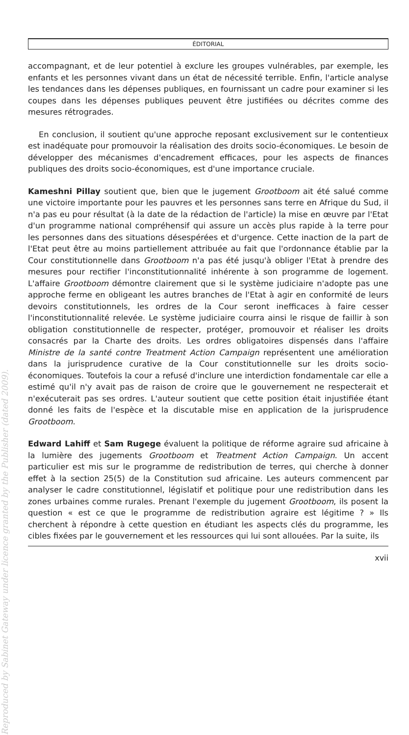Reproduced by Sabinet Gateway under licence granted by the Publisher (dated 2009).
ÉDITORIAL
accompagnant, et de leur potentiel à exclure les groupes vulnérables, par exemple, les enfants et les personnes vivant dans un état de nécessité terrible. Enfin, l'article analyse les tendances dans les dépenses publiques, en fournissant un cadre pour examiner si les coupes dans les dépenses publiques peuvent être justifiées ou décrites comme des mesures rétrogrades.
En conclusion, il soutient qu'une approche reposant exclusivement sur le contentieux est inadéquate pour promouvoir la réalisation des droits socio-économiques. Le besoin de développer des mécanismes d'encadrement efficaces, pour les aspects de finances publiques des droits socio-économiques, est d'une importance cruciale.
Kameshni Pillay soutient que, bien que le jugement Grootboom ait été salué comme une victoire importante pour les pauvres et les personnes sans terre en Afrique du Sud, il n'a pas eu pour résultat (à la date de la rédaction de l'article) la mise en œuvre par l'Etat d'un programme national compréhensif qui assure un accès plus rapide à la terre pour les personnes dans des situations désespérées et d'urgence. Cette inaction de la part de l'Etat peut être au moins partiellement attribuée au fait que l'ordonnance établie par la Cour constitutionnelle dans Grootboom n'a pas été jusqu'à obliger l'Etat à prendre des mesures pour rectifier l'inconstitutionnalité inhérente à son programme de logement. L'affaire Grootboom démontre clairement que si le système judiciaire n'adopte pas une approche ferme en obligeant les autres branches de l'Etat à agir en conformité de leurs devoirs constitutionnels, les ordres de la Cour seront inefficaces à faire cesser l'inconstitutionnalité relevée. Le système judiciaire courra ainsi le risque de faillir à son obligation constitutionnelle de respecter, protéger, promouvoir et réaliser les droits consacrés par la Charte des droits. Les ordres obligatoires dispensés dans l'affaire Ministre de la santé contre Treatment Action Campaign représentent une amélioration dans la jurisprudence curative de la Cour constitutionnelle sur les droits socio-économiques. Toutefois la cour a refusé d'inclure une interdiction fondamentale car elle a estimé qu'il n'y avait pas de raison de croire que le gouvernement ne respecterait et n'exécuterait pas ses ordres. L'auteur soutient que cette position était injustifiée étant donné les faits de l'espèce et la discutable mise en application de la jurisprudence Grootboom.
Edward Lahiff et Sam Rugege évaluent la politique de réforme agraire sud africaine à la lumière des jugements Grootboom et Treatment Action Campaign. Un accent particulier est mis sur le programme de redistribution de terres, qui cherche à donner effet à la section 25(5) de la Constitution sud africaine. Les auteurs commencent par analyser le cadre constitutionnel, législatif et politique pour une redistribution dans les zones urbaines comme rurales. Prenant l'exemple du jugement Grootboom, ils posent la question « est ce que le programme de redistribution agraire est légitime ? » Ils cherchent à répondre à cette question en étudiant les aspects clés du programme, les cibles fixées par le gouvernement et les ressources qui lui sont allouées. Par la suite, ils
xvii